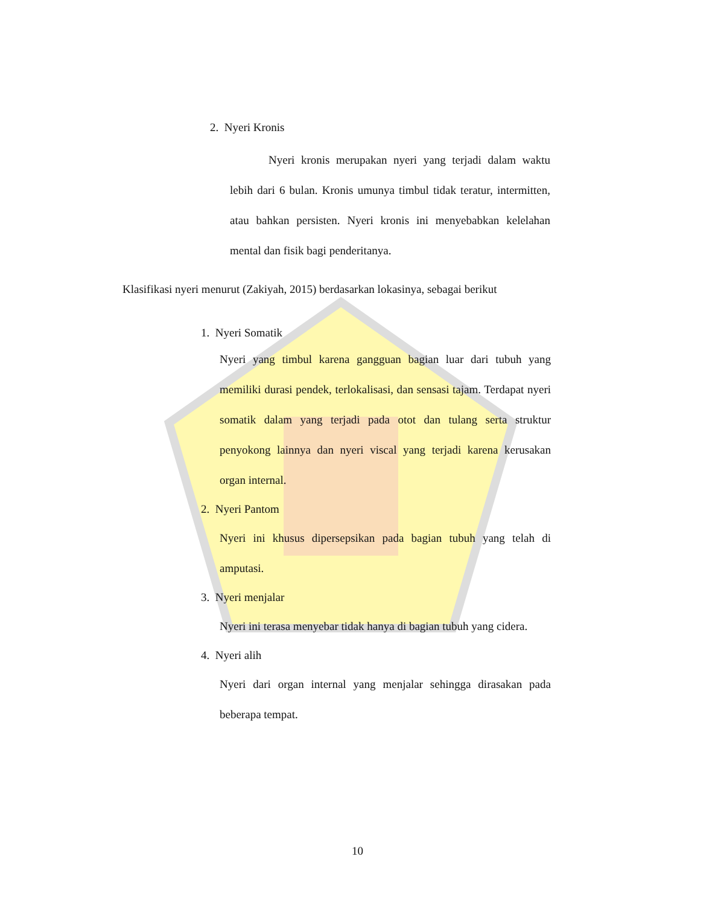2. Nyeri Kronis
Nyeri kronis merupakan nyeri yang terjadi dalam waktu lebih dari 6 bulan. Kronis umunya timbul tidak teratur, intermitten, atau bahkan persisten. Nyeri kronis ini menyebabkan kelelahan mental dan fisik bagi penderitanya.
Klasifikasi nyeri menurut (Zakiyah, 2015) berdasarkan lokasinya, sebagai berikut
1. Nyeri Somatik
Nyeri yang timbul karena gangguan bagian luar dari tubuh yang memiliki durasi pendek, terlokalisasi, dan sensasi tajam. Terdapat nyeri somatik dalam yang terjadi pada otot dan tulang serta struktur penyokong lainnya dan nyeri viscal yang terjadi karena kerusakan organ internal.
2. Nyeri Pantom
Nyeri ini khusus dipersepsikan pada bagian tubuh yang telah di amputasi.
3. Nyeri menjalar
Nyeri ini terasa menyebar tidak hanya di bagian tubuh yang cidera.
4. Nyeri alih
Nyeri dari organ internal yang menjalar sehingga dirasakan pada beberapa tempat.
10